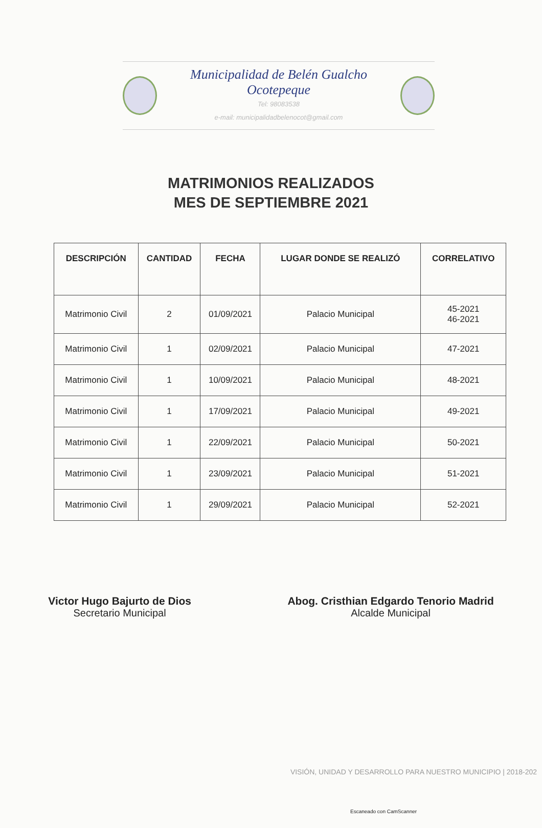Municipalidad de Belén Gualcho Ocotepeque
Tel: 98083538
e-mail: municipalidadbelenocot@gmail.com
MATRIMONIOS REALIZADOS
MES DE SEPTIEMBRE 2021
| DESCRIPCIÓN | CANTIDAD | FECHA | LUGAR DONDE SE REALIZÓ | CORRELATIVO |
| --- | --- | --- | --- | --- |
| Matrimonio Civil | 2 | 01/09/2021 | Palacio Municipal | 45-2021 46-2021 |
| Matrimonio Civil | 1 | 02/09/2021 | Palacio Municipal | 47-2021 |
| Matrimonio Civil | 1 | 10/09/2021 | Palacio Municipal | 48-2021 |
| Matrimonio Civil | 1 | 17/09/2021 | Palacio Municipal | 49-2021 |
| Matrimonio Civil | 1 | 22/09/2021 | Palacio Municipal | 50-2021 |
| Matrimonio Civil | 1 | 23/09/2021 | Palacio Municipal | 51-2021 |
| Matrimonio Civil | 1 | 29/09/2021 | Palacio Municipal | 52-2021 |
Victor Hugo Bajurto de Dios
Secretario Municipal
Abog. Cristhian Edgardo Tenorio Madrid
Alcalde Municipal
VISIÓN, UNIDAD Y DESARROLLO PARA NUESTRO MUNICIPIO | 2018-202
Escaneado con CamScanner